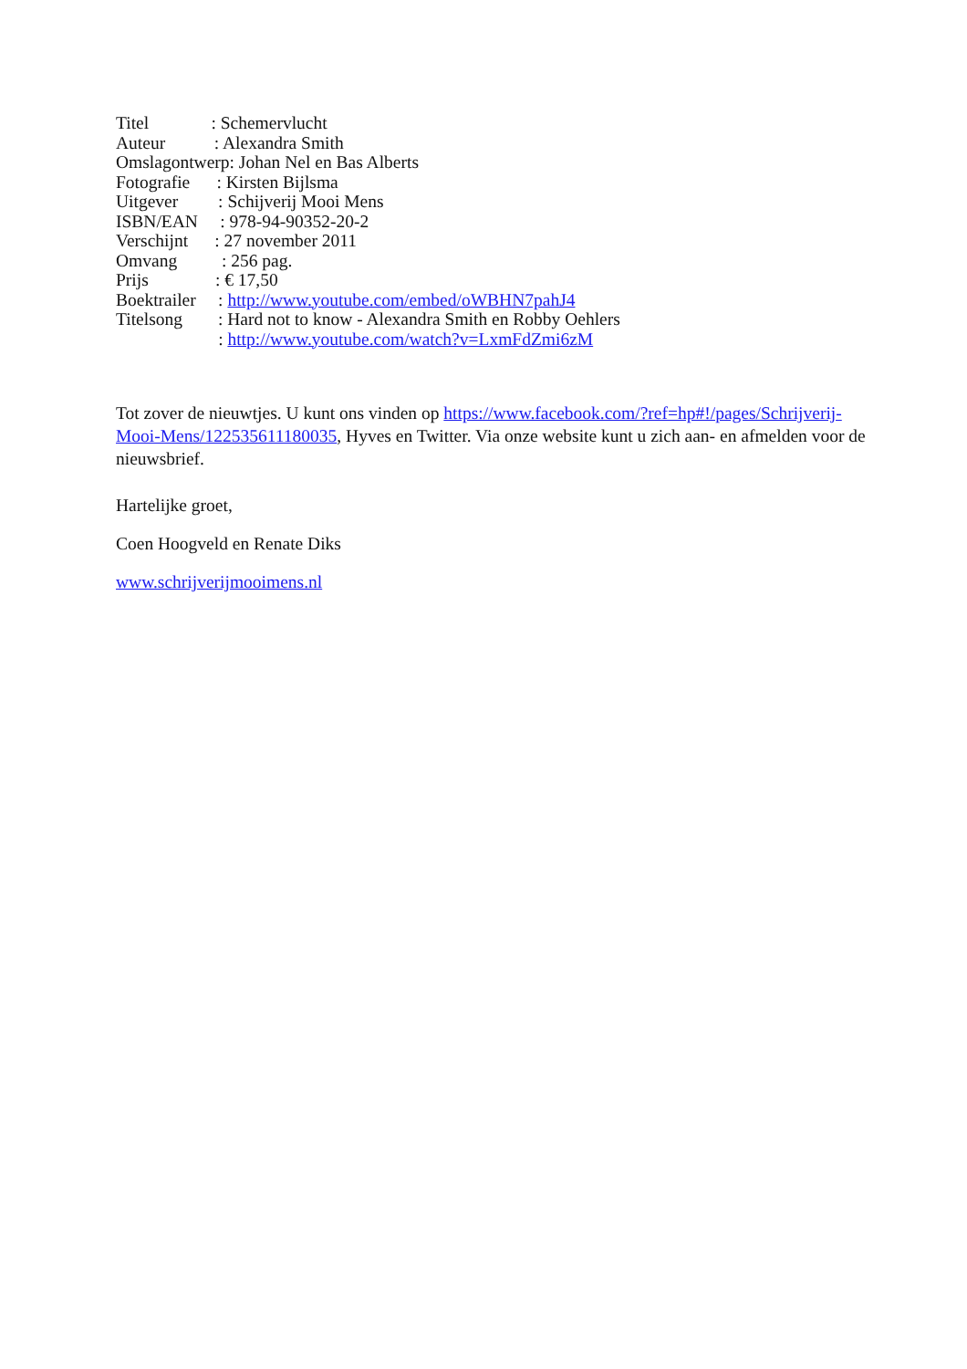Titel : Schemervlucht Auteur : Alexandra Smith Omslagontwerp: Johan Nel en Bas Alberts Fotografie : Kirsten Bijlsma Uitgever : Schijverij Mooi Mens ISBN/EAN : 978-94-90352-20-2 Verschijnt : 27 november 2011 Omvang : 256 pag. Prijs : € 17,50 Boektrailer : http://www.youtube.com/embed/oWBHN7pahJ4 Titelsong : Hard not to know - Alexandra Smith en Robby Oehlers : http://www.youtube.com/watch?v=LxmFdZmi6zM
Tot zover de nieuwtjes. U kunt ons vinden op https://www.facebook.com/?ref=hp#!/pages/Schrijverij-Mooi-Mens/122535611180035, Hyves en Twitter. Via onze website kunt u zich aan- en afmelden voor de nieuwsbrief.
Hartelijke groet,
Coen Hoogveld en Renate Diks
www.schrijverijmooimens.nl